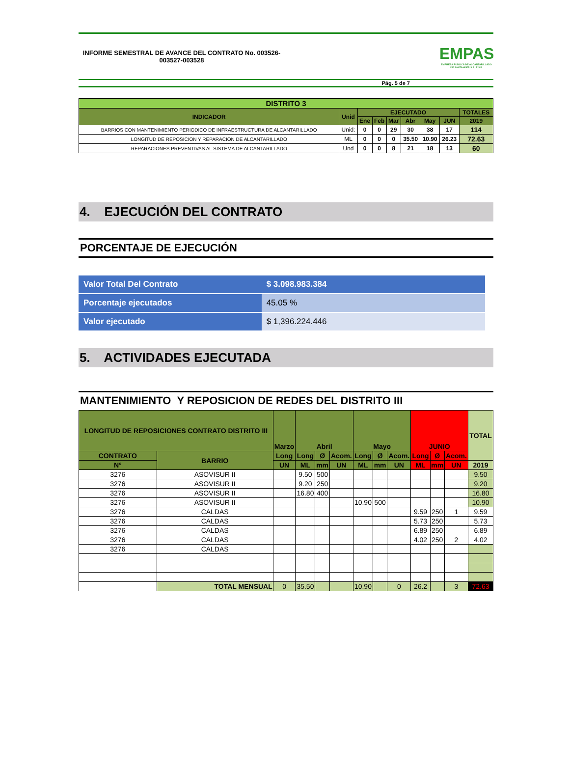INFORME SEMESTRAL DE AVANCE DEL CONTRATO No. 003526-003527-003528
EMPAS
EMPRESA PUBLICA DE ALCANTARILLADO DE SANTANDER S.A. E.S.P.
Pág. 5 de 7
| DISTRITO 3 | | | | | | | | |
| --- | --- | --- | --- | --- | --- | --- | --- | --- |
| INDICADOR | Unid | EJECUTADO | | | | | | TOTALES |
| | | Ene | Feb | Mar | Abr | May | JUN | 2019 |
| BARRIOS CON MANTENIMIENTO PERIODICO DE INFRAESTRUCTURA DE ALCANTARILLADO | Unid: | 0 | 0 | 29 | 30 | 38 | 17 | 114 |
| LONGITUD DE REPOSICION Y REPARACION DE ALCANTARILLADO | ML | 0 | 0 | 0 | 35.50 | 10.90 | 26.23 | 72.63 |
| REPARACIONES PREVENTIVAS AL SISTEMA DE ALCANTARILLADO | Und | 0 | 0 | 8 | 21 | 18 | 13 | 60 |
4. EJECUCIÓN DEL CONTRATO
PORCENTAJE DE EJECUCIÓN
| Valor Total Del Contrato | $ 3.098.983.384 |
| Porcentaje ejecutados | 45.05 % |
| Valor ejecutado | $ 1,396.224.446 |
5. ACTIVIDADES EJECUTADA
MANTENIMIENTO Y REPOSICION DE REDES DEL DISTRITO III
| LONGITUD DE REPOSICIONES CONTRATO DISTRITO III | | Marzo | Abril | | | Mayo | | | JUNIO | | | TOTAL |
| --- | --- | --- | --- | --- | --- | --- | --- | --- | --- | --- | --- | --- |
| CONTRATO | BARRIO | Long | Long | Ø | Acom. | Long | Ø | Acom. | Long | Ø | Acom. | |
| N° | | UN | ML | mm | UN | ML | mm | UN | ML | mm | UN | 2019 |
| 3276 | ASOVISUR II | | 9.50 | 500 | | | | | | | | 9.50 |
| 3276 | ASOVISUR II | | 9.20 | 250 | | | | | | | | 9.20 |
| 3276 | ASOVISUR II | | 16.80 | 400 | | | | | | | | 16.80 |
| 3276 | ASOVISUR II | | | | | 10.90 | 500 | | | | | 10.90 |
| 3276 | CALDAS | | | | | | | | 9.59 | 250 | 1 | 9.59 |
| 3276 | CALDAS | | | | | | | | 5.73 | 250 | | 5.73 |
| 3276 | CALDAS | | | | | | | | 6.89 | 250 | | 6.89 |
| 3276 | CALDAS | | | | | | | | 4.02 | 250 | 2 | 4.02 |
| 3276 | CALDAS | | | | | | | | | | | |
| | TOTAL MENSUAL | 0 | 35.50 | | | 10.90 | | 0 | 26.2 | | 3 | 72.63 |